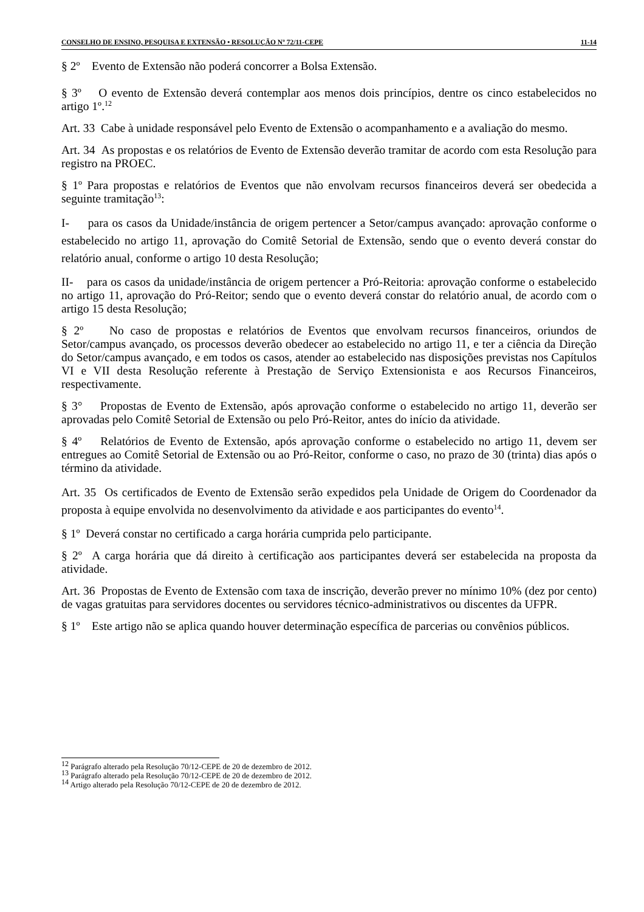CONSELHO DE ENSINO, PESQUISA E EXTENSÃO • RESOLUÇÃO Nº 72/11-CEPE 11-14
§ 2º Evento de Extensão não poderá concorrer a Bolsa Extensão.
§ 3º O evento de Extensão deverá contemplar aos menos dois princípios, dentre os cinco estabelecidos no artigo 1º.<sup>12</sup>
Art. 33 Cabe à unidade responsável pelo Evento de Extensão o acompanhamento e a avaliação do mesmo.
Art. 34 As propostas e os relatórios de Evento de Extensão deverão tramitar de acordo com esta Resolução para registro na PROEC.
§ 1º Para propostas e relatórios de Eventos que não envolvam recursos financeiros deverá ser obedecida a seguinte tramitação<sup>13</sup>:
I- para os casos da Unidade/instância de origem pertencer a Setor/campus avançado: aprovação conforme o estabelecido no artigo 11, aprovação do Comitê Setorial de Extensão, sendo que o evento deverá constar do relatório anual, conforme o artigo 10 desta Resolução;
II- para os casos da unidade/instância de origem pertencer a Pró-Reitoria: aprovação conforme o estabelecido no artigo 11, aprovação do Pró-Reitor; sendo que o evento deverá constar do relatório anual, de acordo com o artigo 15 desta Resolução;
§ 2º No caso de propostas e relatórios de Eventos que envolvam recursos financeiros, oriundos de Setor/campus avançado, os processos deverão obedecer ao estabelecido no artigo 11, e ter a ciência da Direção do Setor/campus avançado, e em todos os casos, atender ao estabelecido nas disposições previstas nos Capítulos VI e VII desta Resolução referente à Prestação de Serviço Extensionista e aos Recursos Financeiros, respectivamente.
§ 3° Propostas de Evento de Extensão, após aprovação conforme o estabelecido no artigo 11, deverão ser aprovadas pelo Comitê Setorial de Extensão ou pelo Pró-Reitor, antes do início da atividade.
§ 4º Relatórios de Evento de Extensão, após aprovação conforme o estabelecido no artigo 11, devem ser entregues ao Comitê Setorial de Extensão ou ao Pró-Reitor, conforme o caso, no prazo de 30 (trinta) dias após o término da atividade.
Art. 35 Os certificados de Evento de Extensão serão expedidos pela Unidade de Origem do Coordenador da proposta à equipe envolvida no desenvolvimento da atividade e aos participantes do evento<sup>14</sup>.
§ 1º Deverá constar no certificado a carga horária cumprida pelo participante.
§ 2º A carga horária que dá direito à certificação aos participantes deverá ser estabelecida na proposta da atividade.
Art. 36 Propostas de Evento de Extensão com taxa de inscrição, deverão prever no mínimo 10% (dez por cento) de vagas gratuitas para servidores docentes ou servidores técnico-administrativos ou discentes da UFPR.
§ 1º Este artigo não se aplica quando houver determinação específica de parcerias ou convênios públicos.
<sup>12</sup> Parágrafo alterado pela Resolução 70/12-CEPE de 20 de dezembro de 2012.
<sup>13</sup> Parágrafo alterado pela Resolução 70/12-CEPE de 20 de dezembro de 2012.
<sup>14</sup> Artigo alterado pela Resolução 70/12-CEPE de 20 de dezembro de 2012.